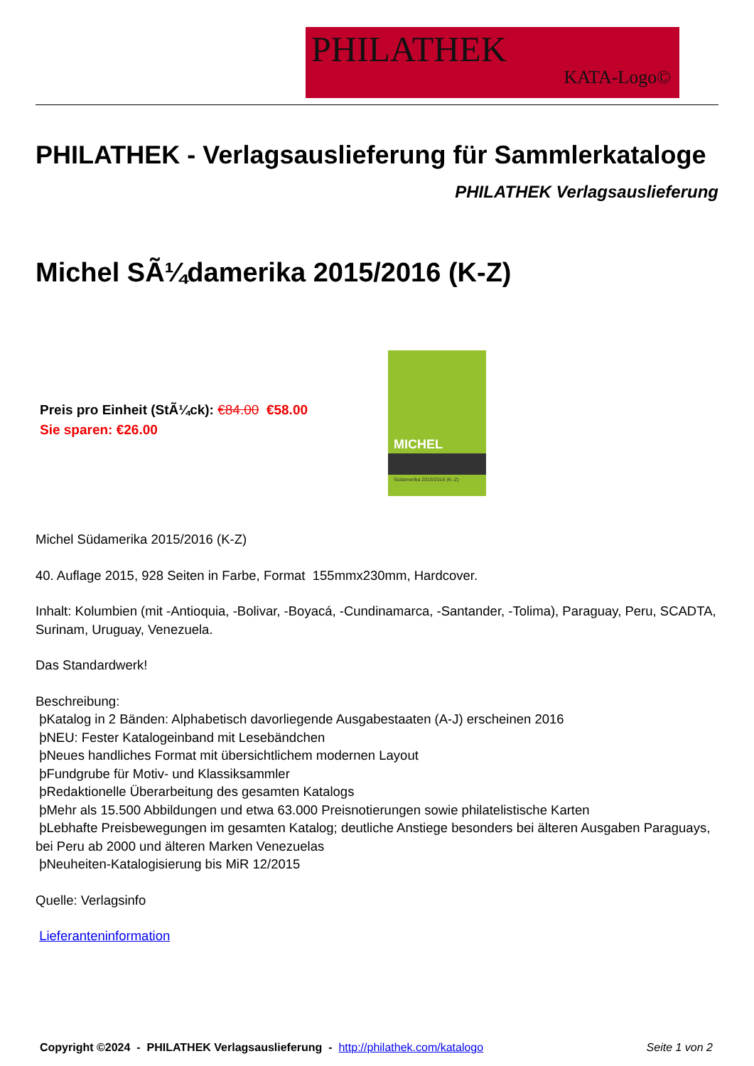PHILATHEK
KATA-Logo©
PHILATHEK - Verlagsauslieferung für Sammlerkataloge
PHILATHEK Verlagsauslieferung
Michel SÃ¼damerika 2015/2016 (K-Z)
Preis pro Einheit (StÃ¼ck): €84.00 €58.00
Sie sparen: €26.00
MICHEL
Südamerika 2015/2016 (K–Z)
Michel Südamerika 2015/2016 (K-Z)
40. Auflage 2015, 928 Seiten in Farbe, Format 155mmx230mm, Hardcover.
Inhalt: Kolumbien (mit -Antioquia, -Bolivar, -Boyacá, -Cundinamarca, -Santander, -Tolima), Paraguay, Peru, SCADTA, Surinam, Uruguay, Venezuela.
Das Standardwerk!
Beschreibung:
þKatalog in 2 Bänden: Alphabetisch davorliegende Ausgabestaaten (A-J) erscheinen 2016
þNEU: Fester Katalogeinband mit Lesebändchen
þNeues handliches Format mit übersichtlichem modernen Layout
þFundgrube für Motiv- und Klassiksammler
þRedaktionelle Überarbeitung des gesamten Katalogs
þMehr als 15.500 Abbildungen und etwa 63.000 Preisnotierungen sowie philatelistische Karten
þLebhafte Preisbewegungen im gesamten Katalog; deutliche Anstiege besonders bei älteren Ausgaben Paraguays, bei Peru ab 2000 und älteren Marken Venezuelas
þNeuheiten-Katalogisierung bis MiR 12/2015
Quelle: Verlagsinfo
Lieferanteninformation
Copyright ©2024 - PHILATHEK Verlagsauslieferung - http://philathek.com/katalogo Seite 1 von 2